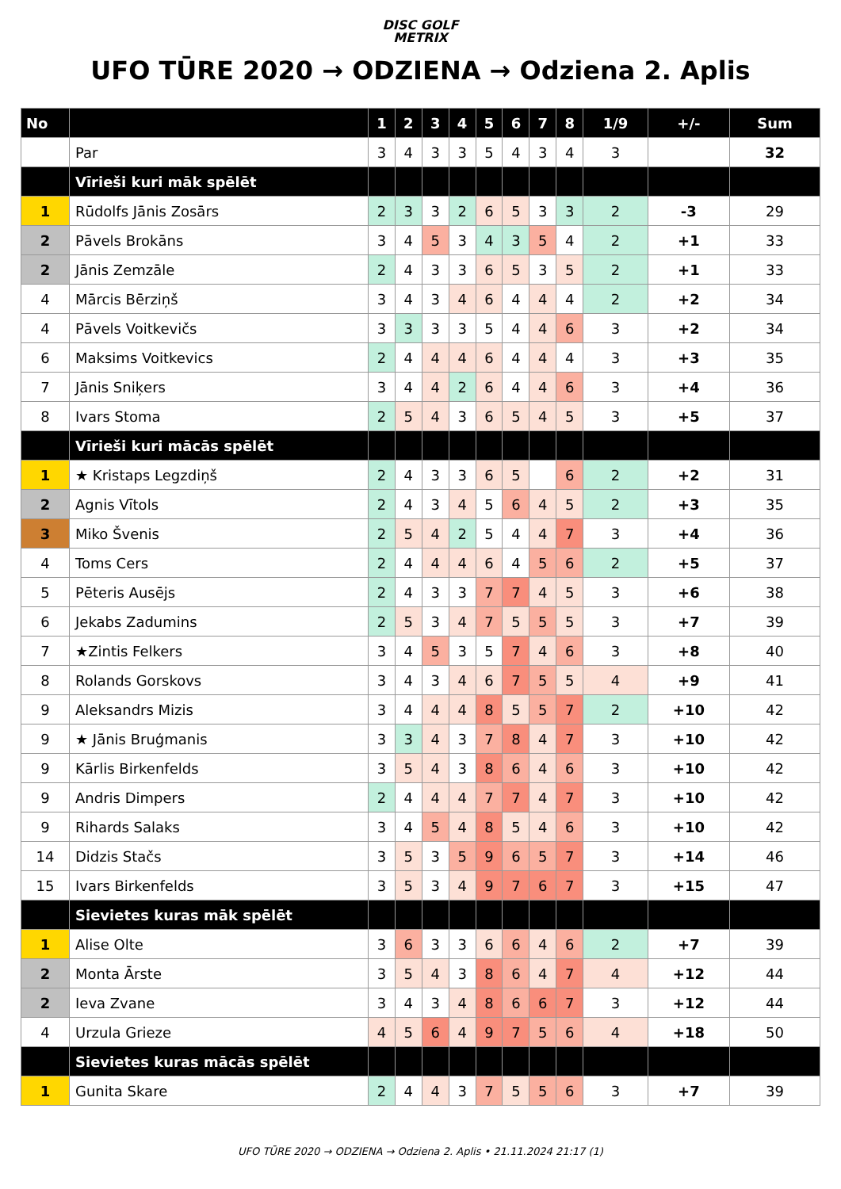DISC GOLF
METRIX
UFO TŪRE 2020 → ODZIENA → Odziena 2. Aplis
| No | | 1 | 2 | 3 | 4 | 5 | 6 | 7 | 8 | 1/9 | +/- | Sum |
| --- | --- | --- | --- | --- | --- | --- | --- | --- | --- | --- | --- | --- |
| | Par | 3 | 4 | 3 | 3 | 5 | 4 | 3 | 4 | 3 | | 32 |
| | Vīrieši kuri māk spēlēt | | | | | | | | | | | |
| 1 | Rūdolfs Jānis Zosārs | 2 | 3 | 3 | 2 | 6 | 5 | 3 | 3 | 2 | -3 | 29 |
| 2 | Pāvels Brokāns | 3 | 4 | 5 | 3 | 4 | 3 | 5 | 4 | 2 | +1 | 33 |
| 2 | Jānis Zemzāle | 2 | 4 | 3 | 3 | 6 | 5 | 3 | 5 | 2 | +1 | 33 |
| 4 | Mārcis Bērziņš | 3 | 4 | 3 | 4 | 6 | 4 | 4 | 4 | 2 | +2 | 34 |
| 4 | Pāvels Voitkevičs | 3 | 3 | 3 | 3 | 5 | 4 | 4 | 6 | 3 | +2 | 34 |
| 6 | Maksims Voitkevics | 2 | 4 | 4 | 4 | 6 | 4 | 4 | 4 | 3 | +3 | 35 |
| 7 | Jānis Sniķers | 3 | 4 | 4 | 2 | 6 | 4 | 4 | 6 | 3 | +4 | 36 |
| 8 | Ivars Stoma | 2 | 5 | 4 | 3 | 6 | 5 | 4 | 5 | 3 | +5 | 37 |
| | Vīrieši kuri mācās spēlēt | | | | | | | | | | | |
| 1 | ★ Kristaps Legzdiņš | 2 | 4 | 3 | 3 | 6 | 5 | | 6 | 2 | +2 | 31 |
| 2 | Agnis Vītols | 2 | 4 | 3 | 4 | 5 | 6 | 4 | 5 | 2 | +3 | 35 |
| 3 | Miko Švenis | 2 | 5 | 4 | 2 | 5 | 4 | 4 | 7 | 3 | +4 | 36 |
| 4 | Toms Cers | 2 | 4 | 4 | 4 | 6 | 4 | 5 | 6 | 2 | +5 | 37 |
| 5 | Pēteris Ausējs | 2 | 4 | 3 | 3 | 7 | 7 | 4 | 5 | 3 | +6 | 38 |
| 6 | Jekabs Zadumins | 2 | 5 | 3 | 4 | 7 | 5 | 5 | 5 | 3 | +7 | 39 |
| 7 | ★Zintis Felkers | 3 | 4 | 5 | 3 | 5 | 7 | 4 | 6 | 3 | +8 | 40 |
| 8 | Rolands Gorskovs | 3 | 4 | 3 | 4 | 6 | 7 | 5 | 5 | 4 | +9 | 41 |
| 9 | Aleksandrs Mizis | 3 | 4 | 4 | 4 | 8 | 5 | 5 | 7 | 2 | +10 | 42 |
| 9 | ★ Jānis Bruģmanis | 3 | 3 | 4 | 3 | 7 | 8 | 4 | 7 | 3 | +10 | 42 |
| 9 | Kārlis Birkenfelds | 3 | 5 | 4 | 3 | 8 | 6 | 4 | 6 | 3 | +10 | 42 |
| 9 | Andris Dimpers | 2 | 4 | 4 | 4 | 7 | 7 | 4 | 7 | 3 | +10 | 42 |
| 9 | Rihards Salaks | 3 | 4 | 5 | 4 | 8 | 5 | 4 | 6 | 3 | +10 | 42 |
| 14 | Didzis Stačs | 3 | 5 | 3 | 5 | 9 | 6 | 5 | 7 | 3 | +14 | 46 |
| 15 | Ivars Birkenfelds | 3 | 5 | 3 | 4 | 9 | 7 | 6 | 7 | 3 | +15 | 47 |
| | Sievietes kuras māk spēlēt | | | | | | | | | | | |
| 1 | Alise Olte | 3 | 6 | 3 | 3 | 6 | 6 | 4 | 6 | 2 | +7 | 39 |
| 2 | Monta Ārste | 3 | 5 | 4 | 3 | 8 | 6 | 4 | 7 | 4 | +12 | 44 |
| 2 | Ieva Zvane | 3 | 4 | 3 | 4 | 8 | 6 | 6 | 7 | 3 | +12 | 44 |
| 4 | Urzula Grieze | 4 | 5 | 6 | 4 | 9 | 7 | 5 | 6 | 4 | +18 | 50 |
| | Sievietes kuras mācās spēlēt | | | | | | | | | | | |
| 1 | Gunita Skare | 2 | 4 | 4 | 3 | 7 | 5 | 5 | 6 | 3 | +7 | 39 |
UFO TŪRE 2020 → ODZIENA → Odziena 2. Aplis • 21.11.2024 21:17 (1)